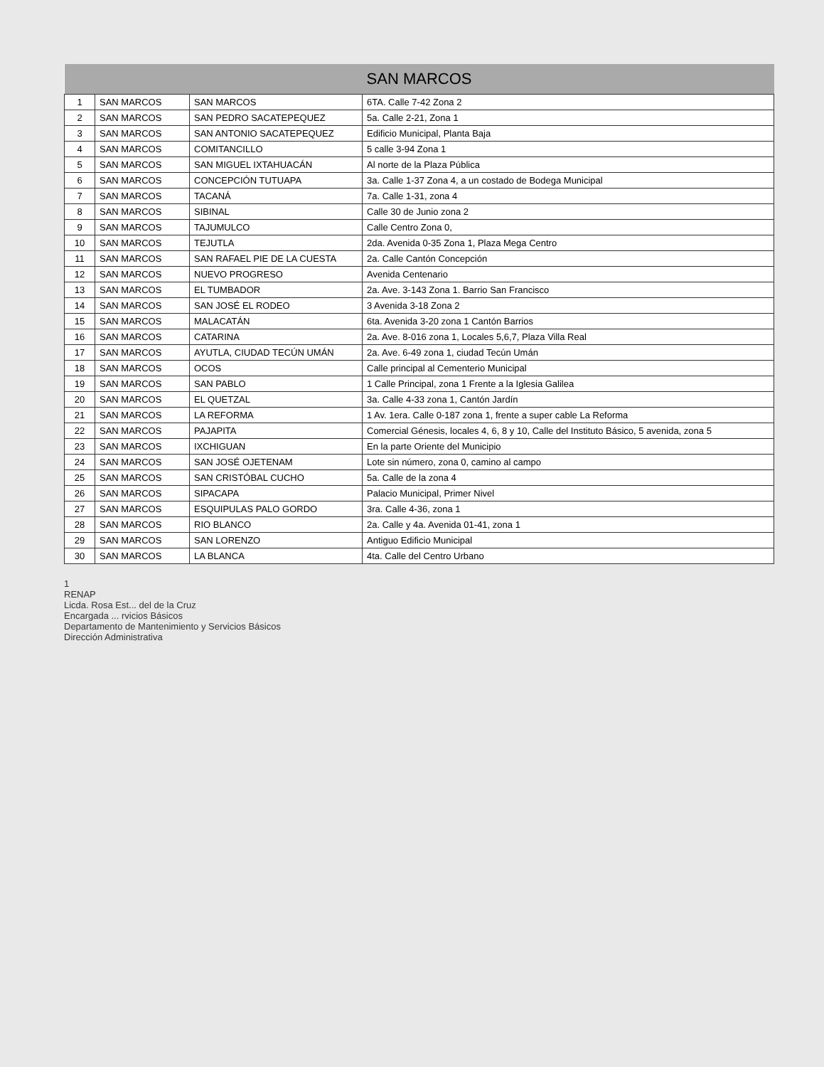| SAN MARCOS | | | |
| --- | --- | --- | --- |
| 1 | SAN MARCOS | SAN MARCOS | 6TA. Calle 7-42 Zona 2 |
| 2 | SAN MARCOS | SAN PEDRO SACATEPEQUEZ | 5a. Calle 2-21, Zona 1 |
| 3 | SAN MARCOS | SAN ANTONIO SACATEPEQUEZ | Edificio Municipal, Planta Baja |
| 4 | SAN MARCOS | COMITANCILLO | 5 calle 3-94 Zona 1 |
| 5 | SAN MARCOS | SAN MIGUEL IXTAHUACÁN | Al norte de la Plaza Pública |
| 6 | SAN MARCOS | CONCEPCIÓN TUTUAPA | 3a. Calle 1-37 Zona 4, a un costado de Bodega Municipal |
| 7 | SAN MARCOS | TACANÁ | 7a. Calle 1-31, zona 4 |
| 8 | SAN MARCOS | SIBINAL | Calle 30 de Junio zona 2 |
| 9 | SAN MARCOS | TAJUMULCO | Calle Centro Zona 0, |
| 10 | SAN MARCOS | TEJUTLA | 2da. Avenida 0-35 Zona 1, Plaza Mega Centro |
| 11 | SAN MARCOS | SAN RAFAEL PIE DE LA CUESTA | 2a. Calle Cantón Concepción |
| 12 | SAN MARCOS | NUEVO PROGRESO | Avenida Centenario |
| 13 | SAN MARCOS | EL TUMBADOR | 2a. Ave. 3-143 Zona 1. Barrio San Francisco |
| 14 | SAN MARCOS | SAN JOSÉ EL RODEO | 3 Avenida 3-18 Zona 2 |
| 15 | SAN MARCOS | MALACATÁN | 6ta. Avenida 3-20 zona 1 Cantón Barrios |
| 16 | SAN MARCOS | CATARINA | 2a. Ave. 8-016 zona 1, Locales 5,6,7, Plaza Villa Real |
| 17 | SAN MARCOS | AYUTLA, CIUDAD TECÚN UMÁN | 2a. Ave. 6-49 zona 1, ciudad Tecún Umán |
| 18 | SAN MARCOS | OCOS | Calle principal al Cementerio Municipal |
| 19 | SAN MARCOS | SAN PABLO | 1 Calle Principal, zona 1 Frente a la Iglesia Galilea |
| 20 | SAN MARCOS | EL QUETZAL | 3a. Calle 4-33 zona 1, Cantón Jardín |
| 21 | SAN MARCOS | LA REFORMA | 1 Av. 1era. Calle 0-187 zona 1, frente a super cable La Reforma |
| 22 | SAN MARCOS | PAJAPITA | Comercial Génesis, locales 4, 6, 8 y 10, Calle del Instituto Básico, 5 avenida, zona 5 |
| 23 | SAN MARCOS | IXCHIGUAN | En la parte Oriente del Municipio |
| 24 | SAN MARCOS | SAN JOSÉ OJETENAM | Lote sin número, zona 0, camino al campo |
| 25 | SAN MARCOS | SAN CRISTÓBAL CUCHO | 5a. Calle de la zona 4 |
| 26 | SAN MARCOS | SIPACAPA | Palacio Municipal, Primer Nivel |
| 27 | SAN MARCOS | ESQUIPULAS PALO GORDO | 3ra. Calle 4-36, zona 1 |
| 28 | SAN MARCOS | RIO BLANCO | 2a. Calle y 4a. Avenida 01-41, zona 1 |
| 29 | SAN MARCOS | SAN LORENZO | Antiguo Edificio Municipal |
| 30 | SAN MARCOS | LA BLANCA | 4ta. Calle del Centro Urbano |
1
RENAP
Licda. Rosa Est... del de la Cruz
Encargada ... rvicios Básicos
Departamento de Mantenimiento y Servicios Básicos
Dirección Administrativa